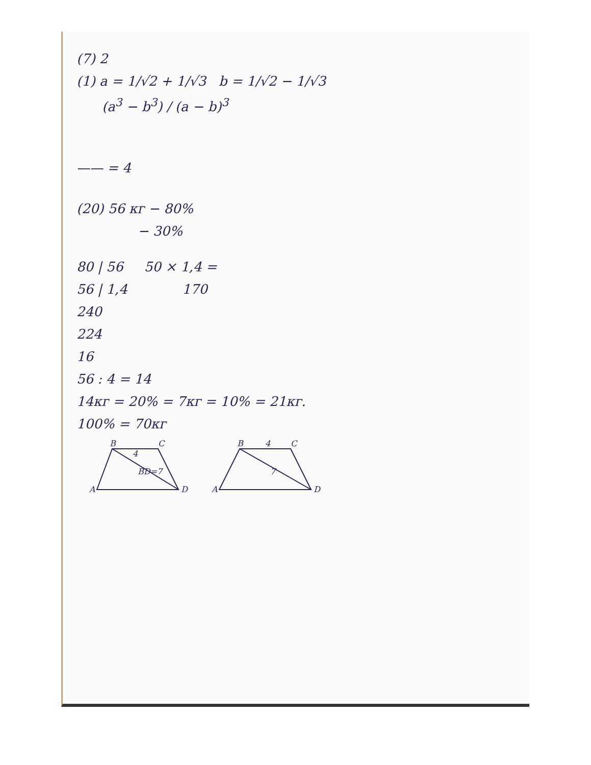(7) 2
(1) a = 1/√2 + 1/√3 b = 1/√2 − 1/√3
(a<sup>3</sup> − b<sup>3</sup>) / (a − b)<sup>3</sup>
—— = 4
(20) 56 кг − 80%
− 30%
80 | 56 50 × 1,4 =
56 | 1,4 170
240
224
16
56 : 4 = 14
14кг = 20% = 7кг = 10% = 21кг.
100% = 70кг
A
B
C
D
4
BD=7
A
B
C
D
4
7